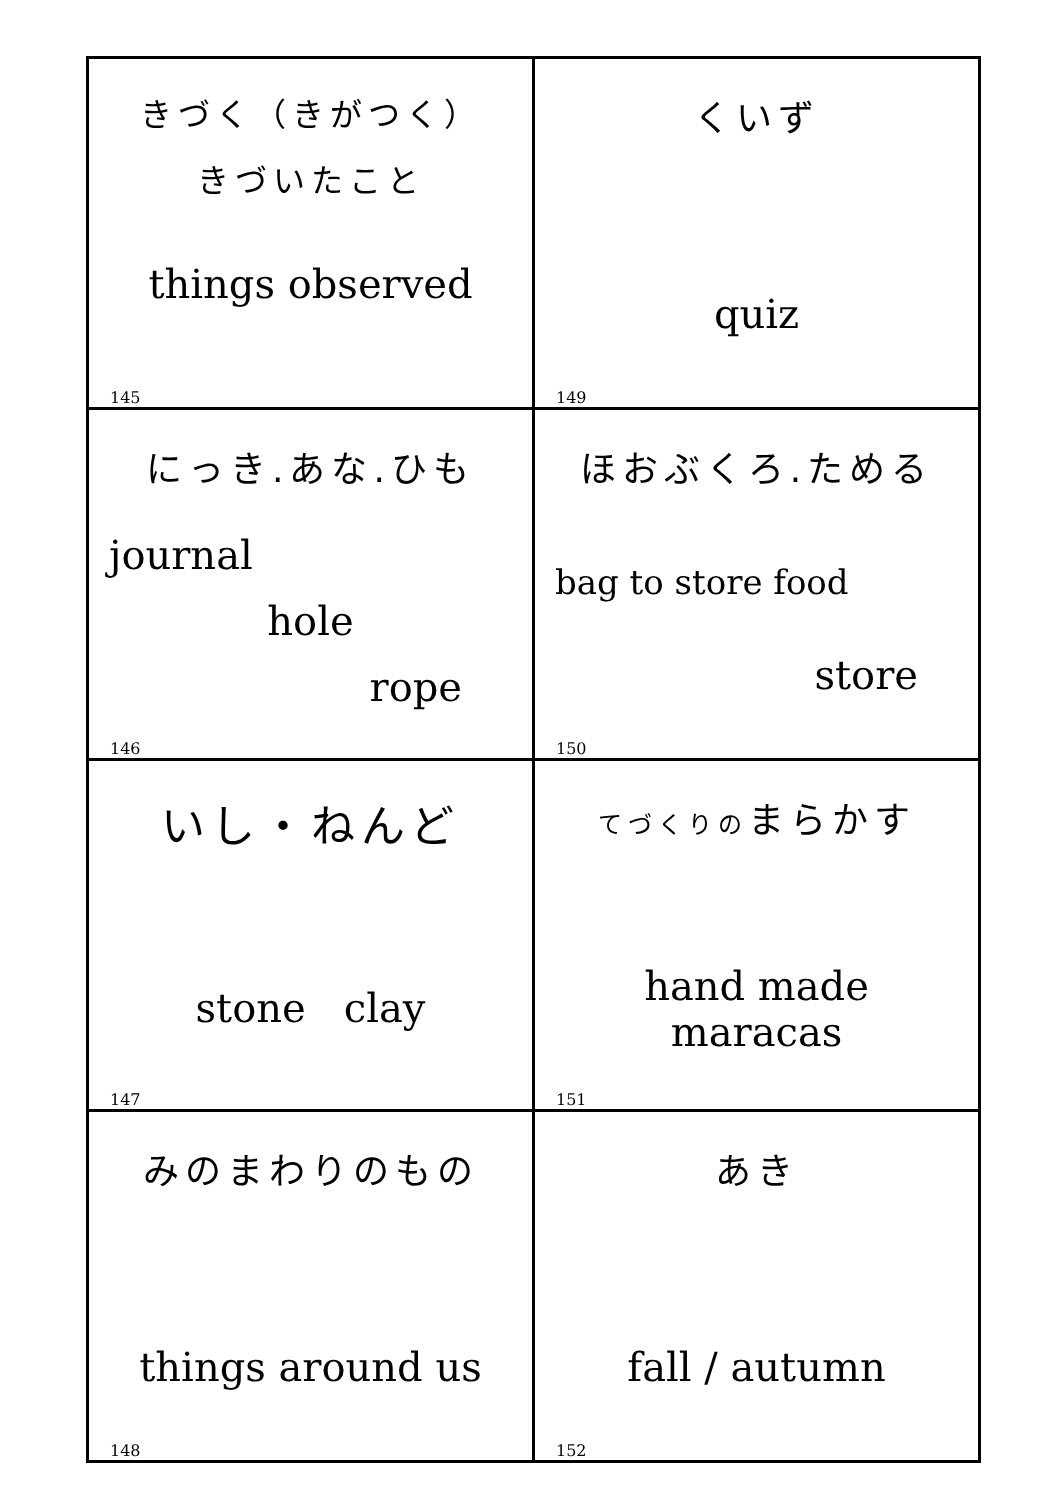| きづく（きがつく） きづいたこと things observed 145 | くいず quiz 149 |
| にっき.あな.ひも journal hole rope 146 | ほおぶくろ.ためる bag to store food store 150 |
| いし・ねんど stone clay 147 | てづくりの まらかす hand made maracas 151 |
| みのまわりのもの things around us 148 | あき fall / autumn 152 |